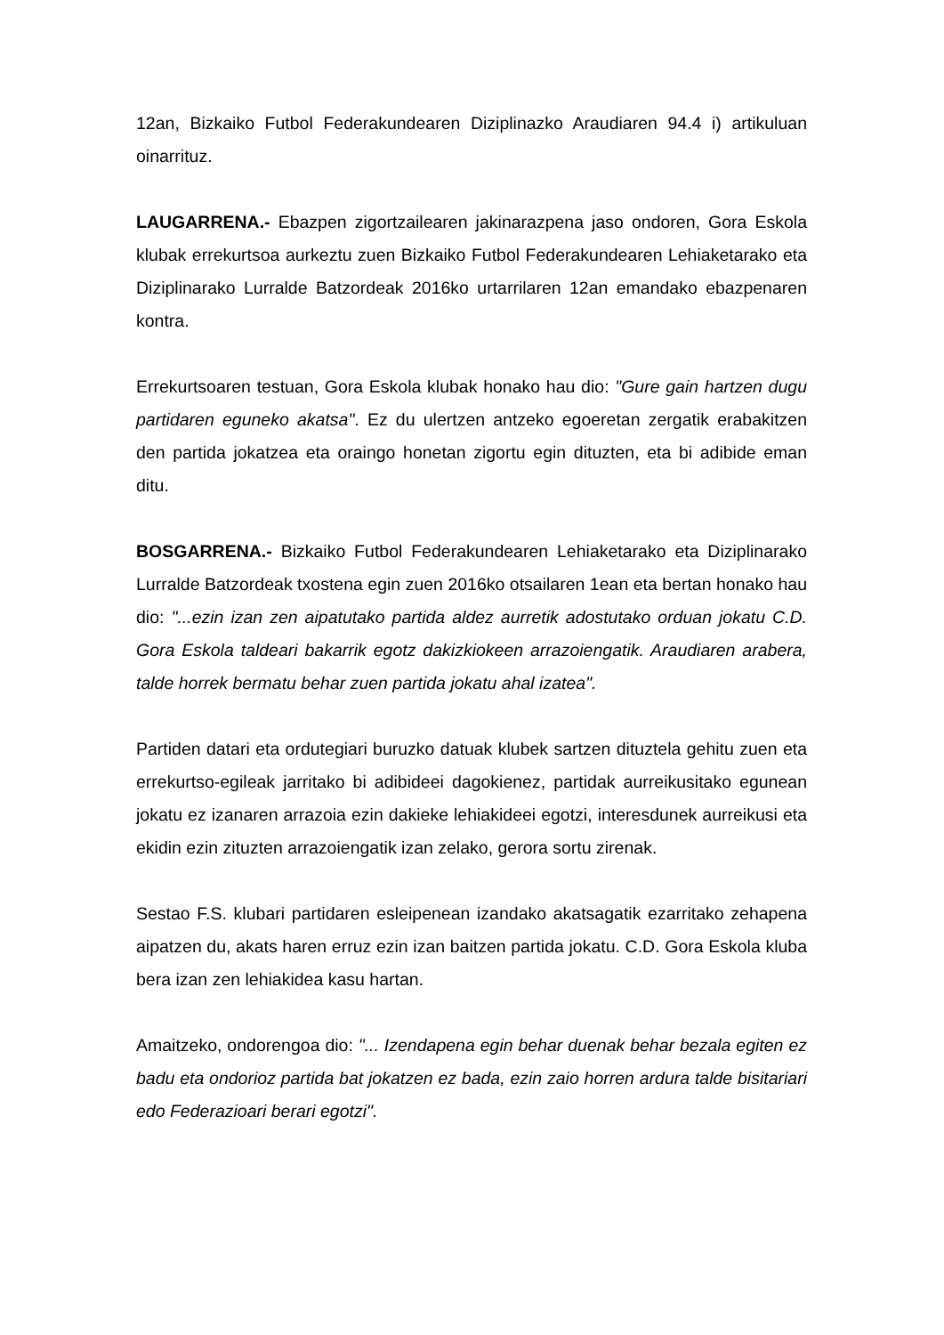12an, Bizkaiko Futbol Federakundearen Diziplinazko Araudiaren 94.4 i) artikuluan oinarrituz.
LAUGARRENA.- Ebazpen zigortzailearen jakinarazpena jaso ondoren, Gora Eskola klubak errekurtsoa aurkeztu zuen Bizkaiko Futbol Federakundearen Lehiaketarako eta Diziplinarako Lurralde Batzordeak 2016ko urtarrilaren 12an emandako ebazpenaren kontra.
Errekurtsoaren testuan, Gora Eskola klubak honako hau dio: "Gure gain hartzen dugu partidaren eguneko akatsa". Ez du ulertzen antzeko egoeretan zergatik erabakitzen den partida jokatzea eta oraingo honetan zigortu egin dituzten, eta bi adibide eman ditu.
BOSGARRENA.- Bizkaiko Futbol Federakundearen Lehiaketarako eta Diziplinarako Lurralde Batzordeak txostena egin zuen 2016ko otsailaren 1ean eta bertan honako hau dio: "...ezin izan zen aipatutako partida aldez aurretik adostutako orduan jokatu C.D. Gora Eskola taldeari bakarrik egotz dakizkiokeen arrazoiengatik. Araudiaren arabera, talde horrek bermatu behar zuen partida jokatu ahal izatea".
Partiden datari eta ordutegiari buruzko datuak klubek sartzen dituztela gehitu zuen eta errekurtso-egileak jarritako bi adibideei dagokienez, partidak aurreikusitako egunean jokatu ez izanaren arrazoia ezin dakieke lehiakideei egotzi, interesdunek aurreikusi eta ekidin ezin zituzten arrazoiengatik izan zelako, gerora sortu zirenak.
Sestao F.S. klubari partidaren esleipenean izandako akatsagatik ezarritako zehapena aipatzen du, akats haren erruz ezin izan baitzen partida jokatu. C.D. Gora Eskola kluba bera izan zen lehiakidea kasu hartan.
Amaitzeko, ondorengoa dio: "... Izendapena egin behar duenak behar bezala egiten ez badu eta ondorioz partida bat jokatzen ez bada, ezin zaio horren ardura talde bisitariari edo Federazioari berari egotzi".